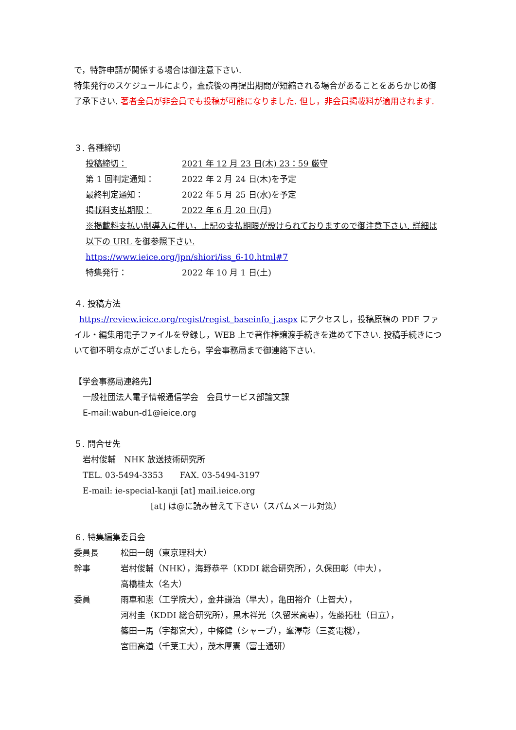で，特許申請が関係する場合は御注意下さい.
特集発行のスケジュールにより，査読後の再提出期間が短縮される場合があることをあらかじめ御了承下さい. 著者全員が非会員でも投稿が可能になりました. 但し，非会員掲載料が適用されます.
３. 各種締切
| 投稿締切： | 2021 年 12 月 23 日(木) 23：59 厳守 |
| 第 1 回判定通知： | 2022 年 2 月 24 日(木)を予定 |
| 最終判定通知： | 2022 年 5 月 25 日(水)を予定 |
| 掲載料支払期限： | 2022 年 6 月 20 日(月) |
| ※掲載料支払い制導入に伴い，上記の支払期限が設けられておりますので御注意下さい. 詳細は以下の URL を御参照下さい. | |
| https://www.ieice.org/jpn/shiori/iss_6-10.html#7 | |
| 特集発行： | 2022 年 10 月 1 日(土) |
４. 投稿方法
https://review.ieice.org/regist/regist_baseinfo_j.aspx にアクセスし，投稿原稿の PDF ファイル・編集用電子ファイルを登録し，WEB 上で著作権譲渡手続きを進めて下さい. 投稿手続きについて御不明な点がございましたら，学会事務局まで御連絡下さい.
【学会事務局連絡先】
一般社団法人電子情報通信学会　会員サービス部論文課
E-mail:wabun-d1@ieice.org
５. 問合せ先
岩村俊輔　NHK 放送技術研究所
TEL. 03-5494-3353　　FAX. 03-5494-3197
E-mail: ie-special-kanji [at] mail.ieice.org
[at] は@に読み替えて下さい（スパムメール対策）
６. 特集編集委員会
| 委員長 | 松田一朗（東京理科大） |
| 幹事 | 岩村俊輔（NHK），海野恭平（KDDI 総合研究所），久保田彰（中大）， 高橋桂太（名大） |
| 委員 | 雨車和憲（工学院大），金井謙治（早大），亀田裕介（上智大）， 河村圭（KDDI 総合研究所），黒木祥光（久留米高専），佐藤拓杜（日立）， 篠田一馬（宇都宮大），中條健（シャープ），峯澤彰（三菱電機）， 宮田高道（千葉工大），茂木厚憲（富士通研） |